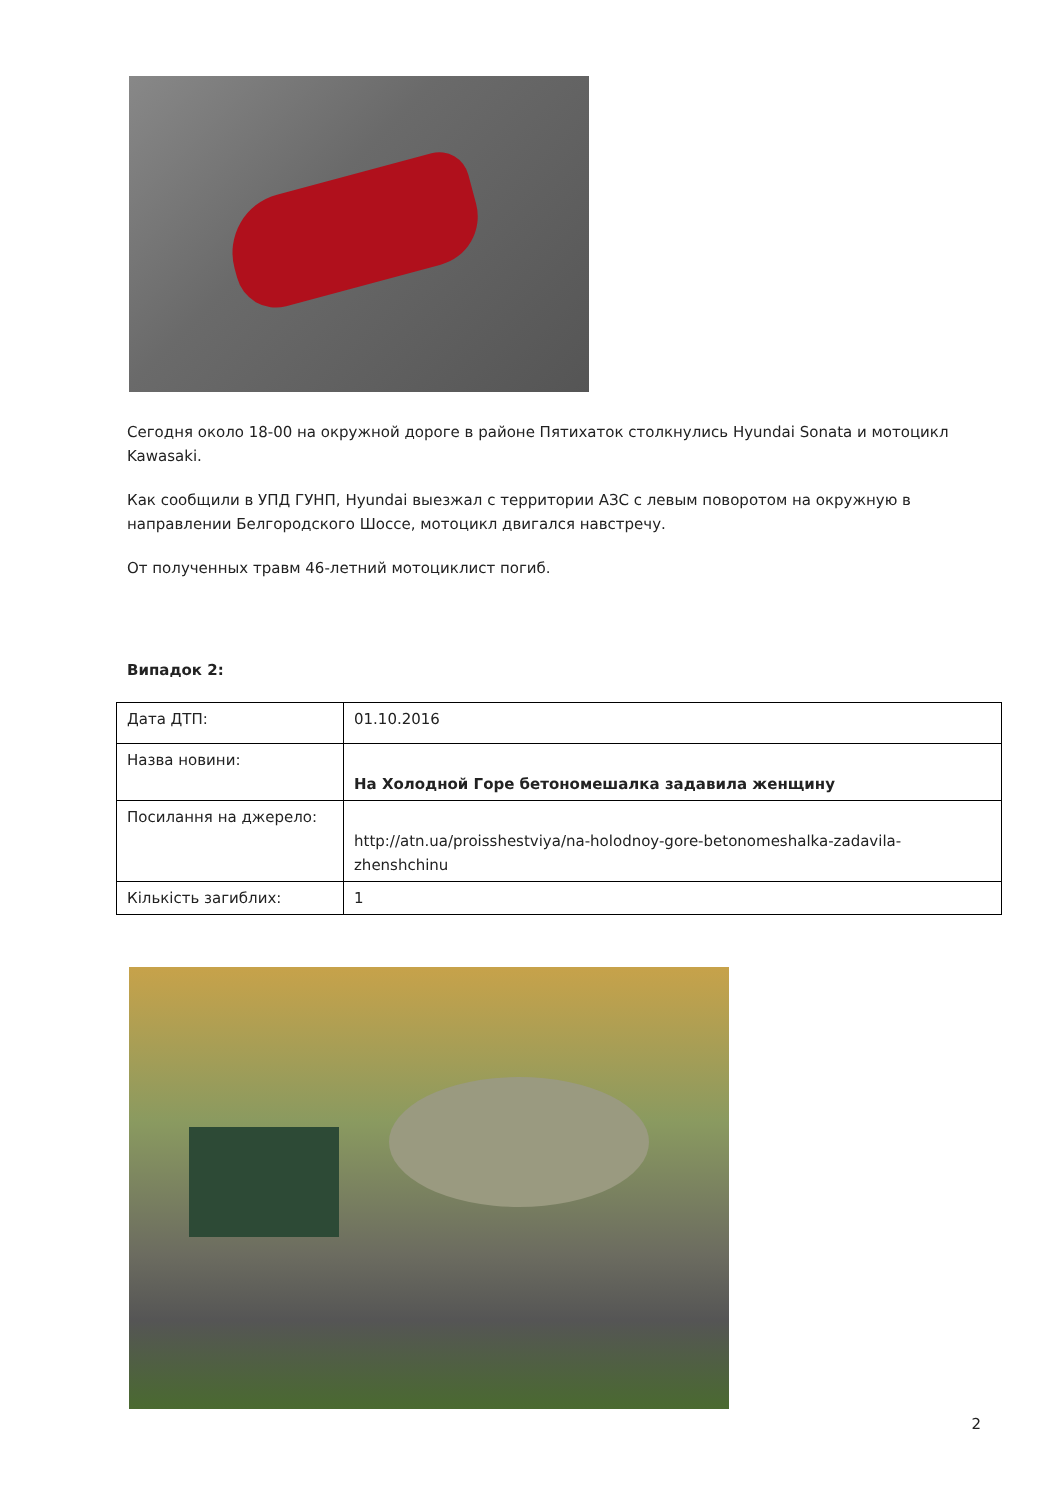Сегодня около 18-00 на окружной дороге в районе Пятихаток столкнулись Hyundai Sonata и мотоцикл Kawasaki.
Как сообщили в УПД ГУНП, Hyundai выезжал с территории АЗС с левым поворотом на окружную в направлении Белгородского Шоссе, мотоцикл двигался навстречу.
От полученных травм 46-летний мотоциклист погиб.
Випадок 2:
| Дата ДТП: | 01.10.2016 |
| Назва новини: | На Холодной Горе бетономешалка задавила женщину |
| Посилання на джерело: | http://atn.ua/proisshestviya/na-holodnoy-gore-betonomeshalka-zadavila-zhenshchinu |
| Кількість загиблих: | 1 |
2